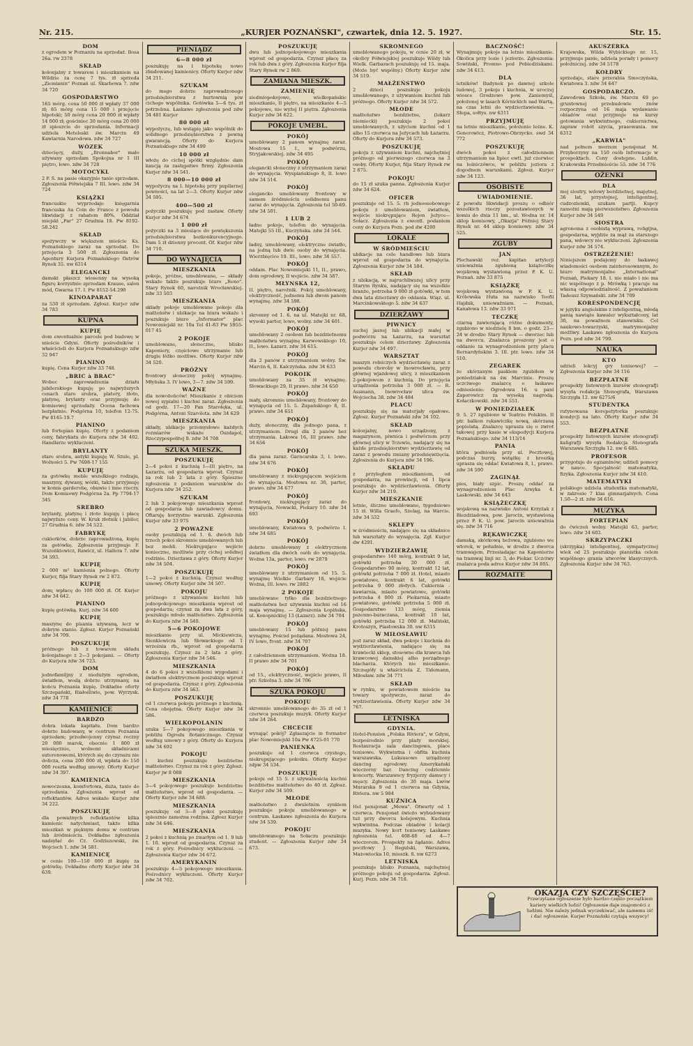Nr. 215. „KURJER POZNAŃSKI", czwartek, dnia 12. 5. 1927. Str. 15.
DOM
z ogrodem w Poznaniu na sprzedaż. Bosa 26a. rw 2378
SKŁAD
kolonjalny z towarem i mieszkaniem na Wildzie za cenę 7 tys. zł sprzeda „Ziemianin" Poznań ul. Skarbowa 7. zdw 34 720
GOSPODARSTWO
165 mórg. cena 50 000 zł wpłaty 37 000 zł; 85 mórg cena 15 000 i przejęcie hipoteki; 50 mórg cena 20 000 zł wpłaty 14 000 zł; gościniec 30 mórg cena 20 000 zł spieszcie do sprzedania. Informacji udziela Meteleski św. Marcin 49 Kawiarnia Narodowa. zdw 34 727
WÓZEK
dziecięcy, duży, „Brennabor" mało używany sprzedam Spokojna nr 1 III piętro, lewo. zdw 34 728
MOTOCYKL
2 P. S. na pasie okazyjnie tanio sprzedam. Zgłoszenia Półwiejska 7 III. lewo. zdw 34 724
KSIĄŻKI
francuskie wyprzedaje księgarnia francuska Au Coin de France z powodu likwidacji z rabatem 80%. Oddział miejski „Par" 27 Grudnia 18. Pw 8192-58.242
SKŁAD
spożywczy w większem mieście Ks. Poznańskiego zaraz na sprzedaż. Do przejęcia 3 500 zł. Zgłoszenia do Agentury Kurjera Poznańskiego Ostrów Rynek 35. nw 6314
ELEGANCKI
damski płaszcz wiosenny na wysoką figurę korzystnie sprzedam Krause, salon mód, Gwarna 17. I. Pw 8152-54.290
KINOAPARAT
za 530 zł sprzedam. Zgłosz. Kurjer zdw 34 783
KUPNA
KUPIĘ
dom ewentualnie parcele pod budowę w mieście Gdyni. Oferty pośredników i właścicieli do Kurjera Poznańskiego zdw 32 947
PIANINO
kupię. Cena Kurjer zdw 33 748.
„BRIC à BRAC"
Wobec zaprowadzenia działu jubilerskiego kupuję po najwyższych cenach stare srebra, platery, złoto, platynę, brylanty oraz przyjmuję do komisowej sprzedaży. Ocena fachowa bezpłatnie. Podgórna 10, telefon 12-75. Pw 8145-19.7
PIANINO
lub fortepian kupię. Oferty z podaniem ceny, fabrykatu do Kurjera zdw 34 402. Handlarze wykluczeni.
BRYLANTY
stare srebra, antyki kupuję W. Szule, pl. Wolności 5. Pw 7698-17 155
KUPUJĘ
za gotówkę meble wszelkiego rodzaju, maszyny, dywany, wózki, także przyjmuję w komis garderobę, obuwie i inne rzeczy. Dom Komisowy Podgórna 2a. Pp 7794-17 345
SREBRO
brylanty, platynę i złoto kupuję i płacę najwyższe ceny. W. Kruk złotnik i jubiler, 27 Grudnia 6. zdw 34 522.
FABRYKĘ
cukierków, dobrze zaprowadzoną, kupię za gotówkę. Zgłoszenia przyjmuje F. Wszeńkiewicz, Rawicz, ul. Hallera 7. zdw 34 593.
KUPIĘ
2 000 m² kamienia polnego. Oferty Kurjer, filja Stary Rynek rw 2 872.
KUPIĘ
dom; wpłacę do 100 000 zł. Of. Kurjer zdw 34 642.
PIANINO
kupię gotówką. Kurj. zdw 34 600
KUPIĘ
maszynę do pisania używaną, lecz w dobrym stanie. Zgłosz. Kurjer Poznański zdw 34 709.
POSZUKUJĘ
próżnego lub z towarem składu kolonjalnego z 2—3 pokojami. — Oferty do Kurjera zdw 34 723.
DOM
jednofamiljny z niedużym ogrodem, światłem, wodą dobrze utrzymany, na końcu Poznania kupię. Dokładne oferty Szczepański, Białośliwie, pow. Wyrzysk. zdw 34 778
KAMIENICE
BARDZO
dobra lokata kapitału. Dom bardzo dobrze budowany, w centrum Poznania sprzedam; przedwojenny czynsz roczny 20 000 marek, obecnie 1 800 zł miesięcznie, wolnemi składnicami suterenowemi, których się do czynszu nie dolicza, cena 200 000 zł, wpłata do 150 000 reszta według umowy. Oferty Kurjer zdw 34 397.
KAMIENICA
nowoczesna, komfortowa, duża, tanio do sprzedania. Zgłoszenia wprost od reflektantów. Adres wskaże Kurjer zdw 34 222.
POSZUKUJĘ
dla poważnych reflektantów kilka kamienic natychmiast, także kilka mieszkań w pięknym domu w centrum lub śródmieściu. Dokładne zgłoszenia nadsyłać do Cz. Godziszewski, św. Wojciech 1. zdw 34 581.
KAMIENICĘ
w cenie 100—150 000 zł kupię za gotówkę. Dokładne oferty Kurjer zdw 34 639.
PIENIĄDZ
6—8 000 zł
poszukuję na I hipotekę nowo zbudowanej kamienicy. Oferty Kurjer zdw 34 211.
SZUKAM
do mego dobrze zaprowadzonego przedsiębiorstwa z hurtownią piw cichego wspólnika. Gotówka 5—6 tys. zł potrzebna. Łaskawe zgłoszenia pod zdw 34 481 Kurjer
80 000 zł
wypożyczę, lub wstąpię jako wspólnik do solidnego przedsiębiorstwa z pewną gwarancją. Oferty do Kurjera Poznańskiego zdw 34 499
10 000 zł
włożę do cichej spółki względnie dam kaucją za zastępstwo firmy. Zgłoszenia Kurjer zdw 34 541.
8 000—10 000 zł
wypożyczę na I. hipotekę przy pupilarnej pewności, na lat 2—3. Oferty Kurjer zdw 34 595.
400—500 zł
pożyczki poszukuję pod zastaw. Oferty Kurjer zdw 34 674
1 000 zł
pożyczki na 3 miesiące do powiększenia przedsiębiorstwa bezkonkurencyjnego. Dam 5 zł dzienny procent. Of. Kurjer zdw 34 710.
DO WYNAJĘCIA
MIESZKANIA
pokoje, próżne, umeblowane, — składy wskaże także poszukuje biuro „Reno". Stary Rynek 60, narożnik Wrocławskiej. zdw 33 503
MIESZKANIA
składy pokoje umeblowane pokoje dla małżeństw i ubikacje na biura wskaże i poszukuje biuro „Informator" plac Nowomiejski nr. 10a Tel 41-83 Pw 5955-017 45
2 POKOJE
umeblowane, słoneczne, blisko Kaponiery, częściowe utrzymanie lub drugie łóżko możliwe. Oferty Kurjer zdw 34 520.
PRÓŻNY
frontowy słoneczny pokój wynajmę. Młyńska 3. IV lewo, 3—7. zdw 34 599.
WAŻNE
dla nowożeńców! Mieszkanie z obiciem nowej sypialni i kuchni zaraz. Zgłoszenia od godz. 17—20 Pan Starołęka, ul. Podgórna, Antoni Szaroleta. zdw 34 629
MIESZKANIA
składy, ubikacje przemysłowe każdych rozmiarów wskaże Oszdapol, Rzeczypospolitej 9. zdw 34 708
SZUKA MIESZK.
POSZUKUJĘ
2—4 pokoi z kuchnią I—III piętro, na Łazarzu, od gospodarza wprost. Czynsz za rok lub 2 lata z góry. Śpieszne zgłoszenia z podaniem warunków do Kurjera zdw 34 252.
SZUKAM
2 lub 3 pokojowego mieszkania wprost od gospodarza lub zawiadowcy domu. Ofiaruję korzystne warunki. Zgłoszenia Kurjer zdw 33 975
2 POWAŻNE
osoby poszukują od 1. 6. dwóch lub trzech pokoi skromnie umeblowanych lub bez mebli. Niekrępujące wejście konieczne, możliwie przy cichej solidnej rodzinie. Dzierżawa z góry. Oferty Kurjer zdw 34 504.
POSZUKUJĘ
1—2 pokoi z kuchnią. Czynsz według umowy. Oferty Kurjer zdw 34 507.
POKOJU
próżnego z używaniem kuchni lub jednopokojowego mieszkania wprost od gospodarza; czynsz za dwa lata z góry, poszukuje młode małżeństwo. Zgłoszenia do Kurjera zdw 34 540.
5—6 POKOJOWE
mieszkanie przy ul. Mickiewicza, Sienkiewicza lub Słowackiego od 1 września rb., wprost od gospodarza poszukuję. Czynsz za 2 lata z góry. Zgłoszenia Kurjer zdw 34 546.
MIESZKANIA
4 do 6 pokoi z wszelkiemi wygodami i światłem elektrycznem poszukuje wprost od gospodarza. Czynsz z góry. Zgłoszenia do Kurjera zdw 34 563.
POSZUKUJĘ
od 1 czerwca pokoju próżnego z kuchnią. Cena obojętna. Oferty Kurjer zdw 34 586.
WIELKOPOLANIN
szuka 5—7 pokojowego mieszkania w pobliżu Ogrodu Botanicznego. Czynsz według umowy z góry. Oferty do Kurjera zdw 34 692
POKOJU
i kuchni poszukuje bezdzietne małżeństwo. Czynsz za rok z góry. Zgłosz. Kurjer jw 8 088
MIESZKANIA
3—4 pokojowego poszukuje bezdzietne małżeństwo, wprost od gospodarza. — Oferty Kurjer zdw 34 688.
MIESZKANIA
poszukuję od 5—8 pokoi poszukuję spiesznie zamożna rodzina. Zgłosz Kurjer zdw 34 646.
MIESZKANIA
2 pokoi z kuchnią po zmarłym od 1. 9 lub 1. 10. wprost od gospodarza. Czynsz za rok z góry. Pośrednicy wykluczeni. — Zgłoszenia Kurjer zdw 34 672.
AMERYKANIN
poszukuje 4—5 pokojowego mieszkania. Pośrednicy wykluczeni. Oferty Kurjer zdw 34 702.
POSZUKUJĘ
dwu lub jednopokojowego mieszkania wprost od gospodarza. Czynsz płacę za rok lub dwa z góry. Zgłoszenia Kurjer filja Stary Rynek rw 2 869.
ZAMIANA MIESZK.
ZAMIENIĘ
siedmiopokojowe, wielkopańskie mieszkanie, II piętro, na mieszkanie 4—5 pokojowe, nie wyżej II piętra. Zgłoszenia Kurjer zdw 34 622.
POKOJE UMEBL.
POKÓJ
umeblowany 2 panom wynajmę zaraz. Mostowa 15 I., w podwórzu, Stryjakowskiej. zdw 34 495
POKÓJ
elegancki słoneczny z utrzymaniem zaraz do wynajęcia. Wyspiańskiego 8, II. lewo zdw 34 514.
POKÓJ
elegancko umeblowany frontowy w samem śródmieściu solidnemu panu zaraz do wynajęcia. Zgłoszenia tel 50-69. zdw 34 501.
1 LUB 2
ładne pokoje, telefon do wynajęcia. Matejki 55 III., Kuczyńska. zdw 34 544.
POKÓJ
ładny, umeblowany, elektryczne światło, na jedną lub dwie osoby do wynajęcia. Wierzbięcice 19. III., lewo. zdw 34 557.
POKÓJ
oddam. Plac Nowomiejski 11, II., prawo, dom ogrodowy, II wejście. zdw 34 587.
MŁYNSKA 12,
II. piętro, narożnik. Pokój umeblowany, elektryczność, jednemu lub dwom panom wynajmę. zdw 34 598.
POKÓJ
skromny od 1. 6. na ul. Matejki nr. 68, wysoki parter, lewo, wolny. zdw 34 601.
POKÓJ
umeblowany 2 osobom lub bezdzietnemu małżeństwu wynajmę Karwowskiego 10, II., lewo. Łazarz. zdw 34 615.
POKÓJ
dla 2 panów z utrzymaniem wolny. Św. Marcin 6, II. Kalczyńska. zdw 34 633
POKOIK
umeblowany za 35 zł wynajmę. Słowackiego 29, II prawo. zdw 34 650
POKÓJ
mały, skromnie umeblowany, frontowy do wynajęcia od 15. 5. Żupańskiego 8, II. prawo. zdw 34 651
POKÓJ
duży, słoneczny, dla jednego pana, z utrzymaniem. Drugi dla 2 panów bez utrzymania. Łakowa 16, III prawo. zdw 34 656
POKÓJ
dla pana zaraz. Garncarska 3, I. lewo. zdw 34 676
POKÓJ
umeblowany z niekrępującem wejściem do wynajęcia. Mostowa nr. 30, parter, prawo. zdw 34 677
POKÓJ
frontowy, niekrępujący zaraz do wynajęcia, Nowacki, Piekary 10. zdw 34 693
POKÓJ
umeblowany, Kwiatowa 9, podwórze I. zdw 34 685
POKÓJ
dobrze umeblowany z elektrycznem światłem dla dwóch osób do wynajęcia. Wożna 13a, parter, lewo. rw 2879
POKÓJ
umeblowany z utrzymaniem od 15. 5. wynajmę Wielkie Garbary 18, wejście Wożna, III. lewo. rw 2882
2 POKOJE
umeblowane tylko dla bezdzietnego małżeństwa bez używania kuchni od 16 maja wynajmę. — Zgłoszenia Łopińska, ul. Konopnickiej 13 (Łazarz). zdw 34 704
POKÓJ
umeblowany 15 lub później panu wynajmę. Pościel pożądana. Mostowa 24, IV lewo, front. zdw 34 707
POKÓJ
z całodziennem utrzymaniem. Wożna 18. II prawo zdw 34 701
POKÓJ
od 15., elektryczność, wejście prawo, II ptr. Szkolna 3. zdw 34 706
SZUKA POKOJU
POKOJU
skromnie umeblowanego do 35 zł od 1 czerwca poszukuje muzyk. Oferty Kurjer zdw 34 264.
CHCECIE
wynająć pokój? Zgłaszajcie in formator plac Nowomiejski 10a Pw 4725-01 770
PANIENKA
poszukuje od 1 czerwca czystego, niekrępującego pokoiku. Oferty Kurjer zdpw 34 534.
POSZUKUJĘ
pokoju od 15 5. z używalnością kuchni bezdzietne małżeństwo do 40 zł. Zgłosz. Kurjer zdw 34 509.
MŁODE
małżeństwo z dwuletnim synkiem poszukuje pokoju umeblowanego w centrum. Łaskawe zgłoszenia do Kurjera zdw 34 539.
POKOJU
umeblowanego na Sołaczu poszukuje student. — Zgłoszenia Kurjer zdw 34 673.
SKROMNEGO
umeblowanego pokoju, w cenie 20 zł, w okolicy Półwiejskiej poszukuje Wildy lub Wielk. Garbarach poszukuję od 15. maja. (Może być wspólny.) Oferty Kurjer zdw 34 519.
MAŁŻEŃSTWO
2 dzieci poszukuje pokoju umeblowanego, z używaniem kuchni lub próżnego. Oferty Kurjer zdw 34 572.
MŁODE
małżeństwo bezdzietne, (lekarz niemiecki) poszukuje 2 pokoi umeblowanych, z użyciem kuchni od 1 albo 15 czerwca na Jeżycach lub Łazarzu. Oferty do Kurjera zdw 34 573.
POSZUKUJĘ
pokoju z używaniem kuchni, najchętniej próżnego od pierwszego czerwca na 3 osoby. Oferty Kurjer, filja Stary Rynek rw 2 875.
POKOJU
do 15 zł szuka panna. Zgłoszenia Kurjer zdw 34 624.
OFICER
poszukuje od 15. 5. rb jednoosobowego pokoju z umeblowaniem, światłem, wejście niekrępujące Rejon Jeżyce—Sołacz. Zgłoszenia z ewentl. podaniem ceny do Kurjera Pozn. pod dw 4200
LOKALE
W ŚRÓDMIEŚCIU
ubikacje na cele handlowe lub biura wprost od gospodarza do wynajęcia. Zgłoszenia Kurjer zdw 34 584.
SKŁAD
z ubikacją, w najruchliwszej ulicy przy Starym Rynku, nadający się na wszelkie branże, potrzeba 9 000 zł gotówki, w tem dwa lata dzierżawy do oddania. Wiąz. ul. Marcinkowskiego 5. zdw 34 637
DZIERŻAWY
PIWNICY
suchej jasnej lub ubikacji małej w podwórzu na Łazarzu, na warsztat poszukuje celem dzierżawy. Zgłoszenia Kurjer zdw 34 497.
WARSZTAT
maszyn rolniczych wydzierżawię zaraz z powodu choroby w Inowrocławiu, przy głównej wjazdowej ulicy, z mieszkaniem 2-pokojowem z kuchnią. Do przejęcia urządzenia potrzeba 3 000 zł. — R. Assmann, Inowrocław ulica św. Wojciecha 38. zdw 34 484
PLACU
poszukuję się na materjały opałowe. Zgłosz. Kurjer Poznański zdw 34 102.
SKŁAD
kolonjalny, nowo urządzony, z magazynem, piwnica i podwórzem przy głównej ulicy w Tczewie, nadający się na każde przedsiębiorstwo wydzierżawię od zaraz z powodu zmiany przedsięwzięcia. Zgłoszenia do Kurjera zdw 34 196.
SKŁADU
z przyległem mieszkaniem, od gospodarza, na prowincji, od 1 lipca poszukuje do wydzierżawienia. Oferty Kurjer zdw 34 219.
MIESZKANIE
letnie, śliczne umeblowane, tygodniowo 15 zł. Willa Graefe, Szelag, na Warcie. zdw 34 532
SKLEPY
w śródmieściu, nadające się na składnice lub warsztaty do wynajęcia. Zgł. Kurjer dw 4291.
WYDZIERŻAWIĘ
gospodarstwo 140 mórg, kontrakt 9 lat, gotówki potrzeba 30 000 zł. Gospodarstwo 90 mórg, kontrakt 12 lat, gotówki potrzeba 7 000 zł. Hotel, miasto powiatowe, kontrakt 6 lat, gotówki potrzeba 9 000 złotych. Cukiernia - kawiarnia, miasto powiatowe, gotówki potrzeba 4 000 zł. Piekarnia, miasto powiatowe, gotówki potrzeba 5 000 zł. Gospodarstwo 133 mórg, ziemia pszenno-buraczana, kontrakt 10 lat, gotówki potrzeba 12 000 zł. Maliński, Krotoszyn, Piastowska 30. nw 6315
W MIŁOSŁAWIU
jest zaraz skład, dwa pokoje i kuchnia do wydzierżawienia, nadające się na krawiecki sklep, stosowne dla krawca lub krawcowej damskiej albo porządnego blacharza. Których nie mieszkanie. Szczegóły u właściciela Z. Tidemann, Miłosław. zdw 34 771
SKŁAD
w rynku, w powiatowem mieście na towary spożywcze, zaraz do wydzierżawienia. Oferty Kurjer zdw 34 767.
LETNISKA
GDYNIA.
Hotel-Pension „Polska Riviera", w Gdyni, bezpośrednio przy plaży morskiej. Restauracja sala dancingowa, place tenisowe. Wykwintna i obfita kuchnia warszawska. Luksusowo urządzony dancing ogrodowy. Amerykański wieczorny bar. Dancing codziennie koncerty. Warszawscy fryzjerzy damscy i męscy. Zgłoszenia do 30 maja. Lwów Murarska 9 od 1 czerwca na Gdynia, Riviera. nw 5 984
KUŹNICA
Hel pensjonat „Mewa". Otwarty od 1 czerwca. Pensjonat świeżo wybudowany tuż przy dworcu kolejowym. Kuchnia wykwintna. Podczas obiadów i kolacji muzyka. Nowy kort tenisowy. Łaskawe zgłoszenia tel. 408-60 od 4—7 wieczorem. Prospekty na żądanie. Adres pocztowy J. Regulski, Warszawa, Mazowiecka 10, mieszk. 8. nw 6273
LETNISKA
poszukuje blisko Poznania, najchętniej próżnego pokoju od gospodarza. Zgłosz. Kurj. Pozn. zdw 34 718.
BACZNOŚĆ!
Wynajmuję pokoje na letnie mieszkanie. Okolica przy lesie i jeziorze. Zgłoszenia: Sowiński, Promno pod Pobiedziskami. zdw 34 613.
DLA
letników! Budynek po dawnej szkole ludowej, 3 pokoje i kuchnia, w uroczej wiosce Grodzewo pow. Zaniemyśl, położonej w lasach Kórnickich nad Wartą, na czas letni do wydzierżawienia. — Stepa, sołtys. nw 6311
PRZYJMUJĘ
na letnie mieszkanie, położenie leśne. K. Generowicz, Piotrowo-Obrzycko. swd 34 772
POSZUKUJĘ
dwóch pokoi z całodziennem utrzymaniem na lipiec ewtl. już czerwiec na leśniczówce, w pobliżu jeziora z dogodnem warunkami. Zgłosz. Kurjer zdw 34 123.
OSOBISTE
UWIADOMIENIE.
Z powodu likwidacji proszę o odbiór wszelkich rzeczy pozostawionych w komis do dnia 11 bm., ul. Wodna nr. 14 sklep komisowy, „Okazja" Później Stary Rynek nr. 44 sklep komisowy. zdw 34 525.
ZGUBY
JAN
Plechawski rez. kapitan artylerji unieważnia zgubioną książeczkę wojskową wystawioną przez P. K. U. Poznań. zdw 33 875
KSIĄŻKĘ
wojskową wystawioną w P. K. U. Królewska Huta na nazwisko Teofil Hajduk, unieważniam. — Poznań, Kanałowa 13. zdw 33 971
TECZKĘ
czarną zawierającą różne dokumenty, zgubiono w niedzielę 8 bm. o godz. 23—24 w drodze Stary Rynek — dworzec lub na dworcu. Znalazca proszony jest o oddanie za wynagrodzeniem przy placu Bernardyńskim 3. III. ptr. lewo. zdw 34 510.
ZEGAREK
ze skórzanym paskiem zgubiłem w poniedziałek na św. Marcinie. Proszę uczciwego znalazcę o łaskawe odniesienie: Ogrodowa 16. u pani Zaporowicz za wysoką nagrodą. Kołaczkowski. zdw 34 551.
W PONIEDZIAŁEK
9. 5. 27 zgubiono w Teatrze Polskim. II ptr. balkon rękawiczkę nową, skórzaną popielatą. Znalazcę uprasza się o zwrot takowej przy kasie w ekspedycji Kurjera Poznańskiego. zdw 34 113/14
PANIA
która podniosła przy ul. Pocztowej, podczas burzy, wstążkę z broszką uprasza się oddać Kwiatowa 8, I., prawo. zdw 34 590
ZAGINĄŁ
pies, biały szpic. Proszę oddać za wynagrodzeniem Plac Arnyka 4. Laskowski. zdw 34 643
KSIĄŻECZKĘ
wojskową na nazwisko Antoni Krzyżak z Biezdziadowa, pow. Jarocin, wystawioną przez P. K. U. pow. Jarocin unieważnia się. zdw 34 716
RĘKAWICZKĘ
damską, skórkową beżowa, zgubiono we wtorek, w południe, w drodze z dworca tramwajem. Przesiadając na Kaponierze na tramwaj linji nr. 3, do Piekar. Uczciwy znalazca poda adres Kurjer zdw 34 805.
ROZMAITE
AKUSZERKA
Krajewska, Wilda Wybickiego nr. 15, przyjmuje panie, udziela porady i pomocy położniczej. zdw 34 5178
KOŁDRY
sprzedaje, stare przerabia Smoczyńska, Kwiatowa 3. zdw 34 647
GOSPODARCZO.
Zawodowa Szkoła, św. Marcin 69 po gruntownej przebudowie znów rozpoczyna od 16 maja wydawanie obiadów oraz przyjmuje na kursy gotowania wykwintnego, cukiernictwa, zapraw robót szycia, prasowania. nw 6312
„KARWIA"
nad pełnem morzem pensjonat M. Przyborzyny na 150 osób Informacje w prospektach. Ceny dostępne. Lublin, Krakowska Przedmieście 55. zdw 34 776
OŻENKI
DLA
mej siostry, wdowy bezdzietnej, majętnej, 36 lat, przystojnej, inteligentnej, cudzoziemki, szukam partji. Kupcy zamożni mają pierwszeństwo. Zgłoszenia Kurjer zdw 34 549
SIOSTRA
agronoma z osobistą wyprawą, religijna, gospodarna, wyjdzie za mąż za starszego pana, wdowcy nie wykluczeni. Zgłoszenia Kurjer zdw 34 574.
OSTRZEŻENIE!
Niniejszem podajemy do łaskawej wiadomości osobom zainteresowanym, że biuro matrymonjalne „International" Poznań, Piekary 18. I. nie miało i nie ma nic wspólnego z p. Mrówką i pracuje na własną odpowiedzialność. Z poważaniem Tadeusz Szymański. zdw 34 709
KORESPONDENCJĘ
w języku angielskim z inteligentną, młodą panią nawiąże kawaler wykształcony, lat 30, na poważnem stanowisku. Cel naukowo-towarzyski, matrymonjalny możliwy. Łaskawe zgłoszenia do Kurjera Pozn. pod zdw 34 799.
NAUKA
KTO
udzieli lekcyj gry tenisowej? — Zgłoszenia Kurjer zdw 34 116
BEZPŁATNE
prospekty listownych kursów stenografji wysyła redakcja Stenografa, Warszawa Szczygła 12. nw 6275/6
STUDENTKA
rutynowana korepetytorka poszukuje kondycji na lato. Oferty Kurjer zdw 34 553.
BEZPŁATNE
prospekty listownych kursów stenografji kaligrafji wysyła Redakcja Stenografa Warszawa Szczygła 12. nw 6 685.
PROFESOR
przygotuje do egzaminów; udzieli pomocy w nauce. Specjalność matematyka, fizyka. Zgłoszenia Kurjer zdw 34 610.
MATEMATYKI
polskiego udziela studentka matematyki, w zakresie 7 klas gimnazjalnych. Cena 1.50—2 zł. zdw 34 616.
MUZYKA
FORTEPIAN
do ćwiczeń wolny. Matejki 63, parter, lewo. zdw 34 603.
SKRZYPACZKI
(skrzypka) inteligentnej, sympatycznej wiek od 25 poszukuje pianistka celem wspólnego grania utworów klasycznych. Zgłoszenia Kurjer zdw 34 763.
OKAZJA CZY SZCZĘŚCIE?
Przeczytane ogłoszenie było bardzo często początkiem kariery wielkich ludzi! Ogłoszenie daje znajomości z ludźmi. Nie należy jednak wyczekiwać, ale samemu iść i dać ogłoszenie. Kurjer Poznański czytają wszyscy!